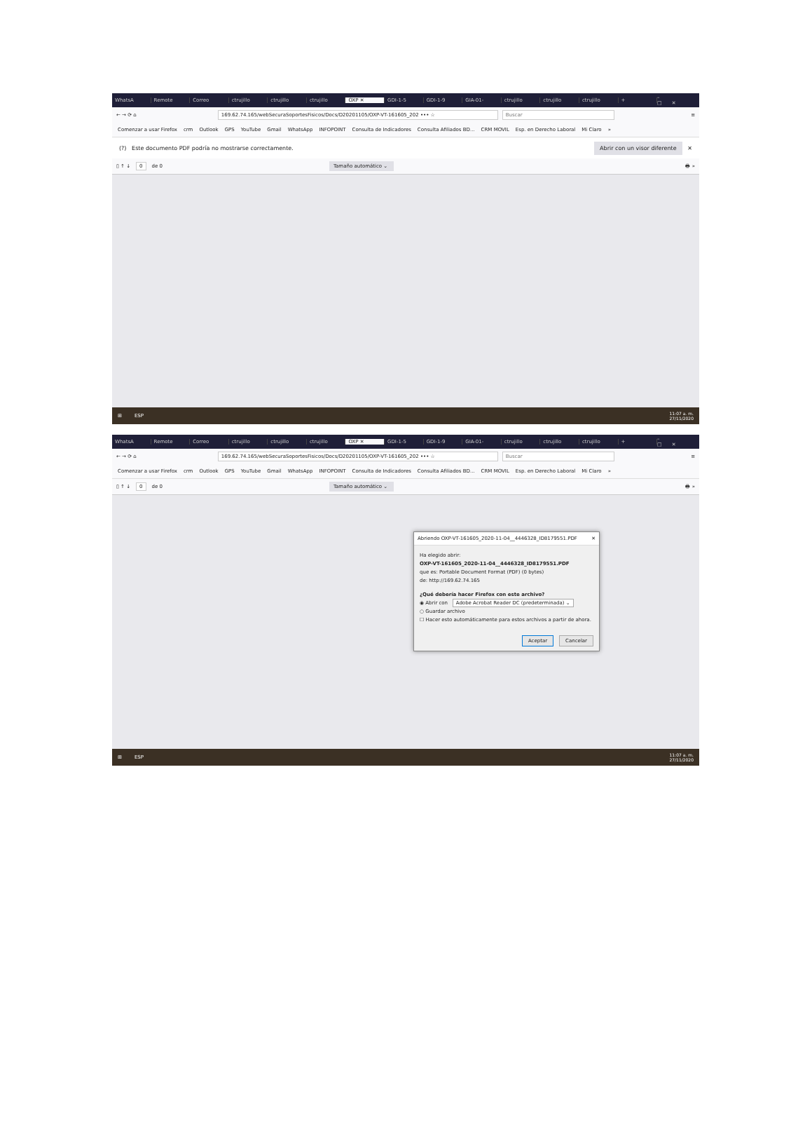WhatsA Remote Correo ctrujillo ctrujillo ctrujillo OXP ✕ GDI-1-5 GDI-1-9 GIA-01- ctrujillo ctrujillo ctrujillo + –□✕
← → ⟳ ⌂
169.62.74.165/webSecuraSoportesFisicos/Docs/D20201105/OXP-VT-161605_202 ••• ☆ Buscar ≡
Comenzar a usar Firefox crm Outlook GPS YouTube Gmail WhatsApp INFOPOINT Consulta de Indicadores Consulta Afiliados BD... CRM MOVIL Esp. en Derecho Laboral Mi Claro »
(?) Este documento PDF podría no mostrarse correctamente. Abrir con un visor diferente ✕
▯ ↑ ↓ 0 de 0 Tamaño automático ⌄ 🖶 »
⊞ ESP
11:07 a. m.
27/11/2020
WhatsA Remote Correo ctrujillo ctrujillo ctrujillo OXP ✕ GDI-1-5 GDI-1-9 GIA-01- ctrujillo ctrujillo ctrujillo + –□✕
← → ⟳ ⌂
169.62.74.165/webSecuraSoportesFisicos/Docs/D20201105/OXP-VT-161605_202 ••• ☆ Buscar ≡
Comenzar a usar Firefox crm Outlook GPS YouTube Gmail WhatsApp INFOPOINT Consulta de Indicadores Consulta Afiliados BD... CRM MOVIL Esp. en Derecho Laboral Mi Claro »
▯ ↑ ↓ 0 de 0 Tamaño automático ⌄ 🖶 »
Abriendo OXP-VT-161605_2020-11-04__4446328_ID8179551.PDF ✕
Ha elegido abrir:
OXP-VT-161605_2020-11-04__4446328_ID8179551.PDF
que es: Portable Document Format (PDF) (0 bytes)
de: http://169.62.74.165
¿Qué debería hacer Firefox con este archivo?
◉ Abrir con Adobe Acrobat Reader DC (predeterminada) ⌄
○ Guardar archivo
☐ Hacer esto automáticamente para estos archivos a partir de ahora.
Aceptar Cancelar
⊞ ESP
11:07 a. m.
27/11/2020